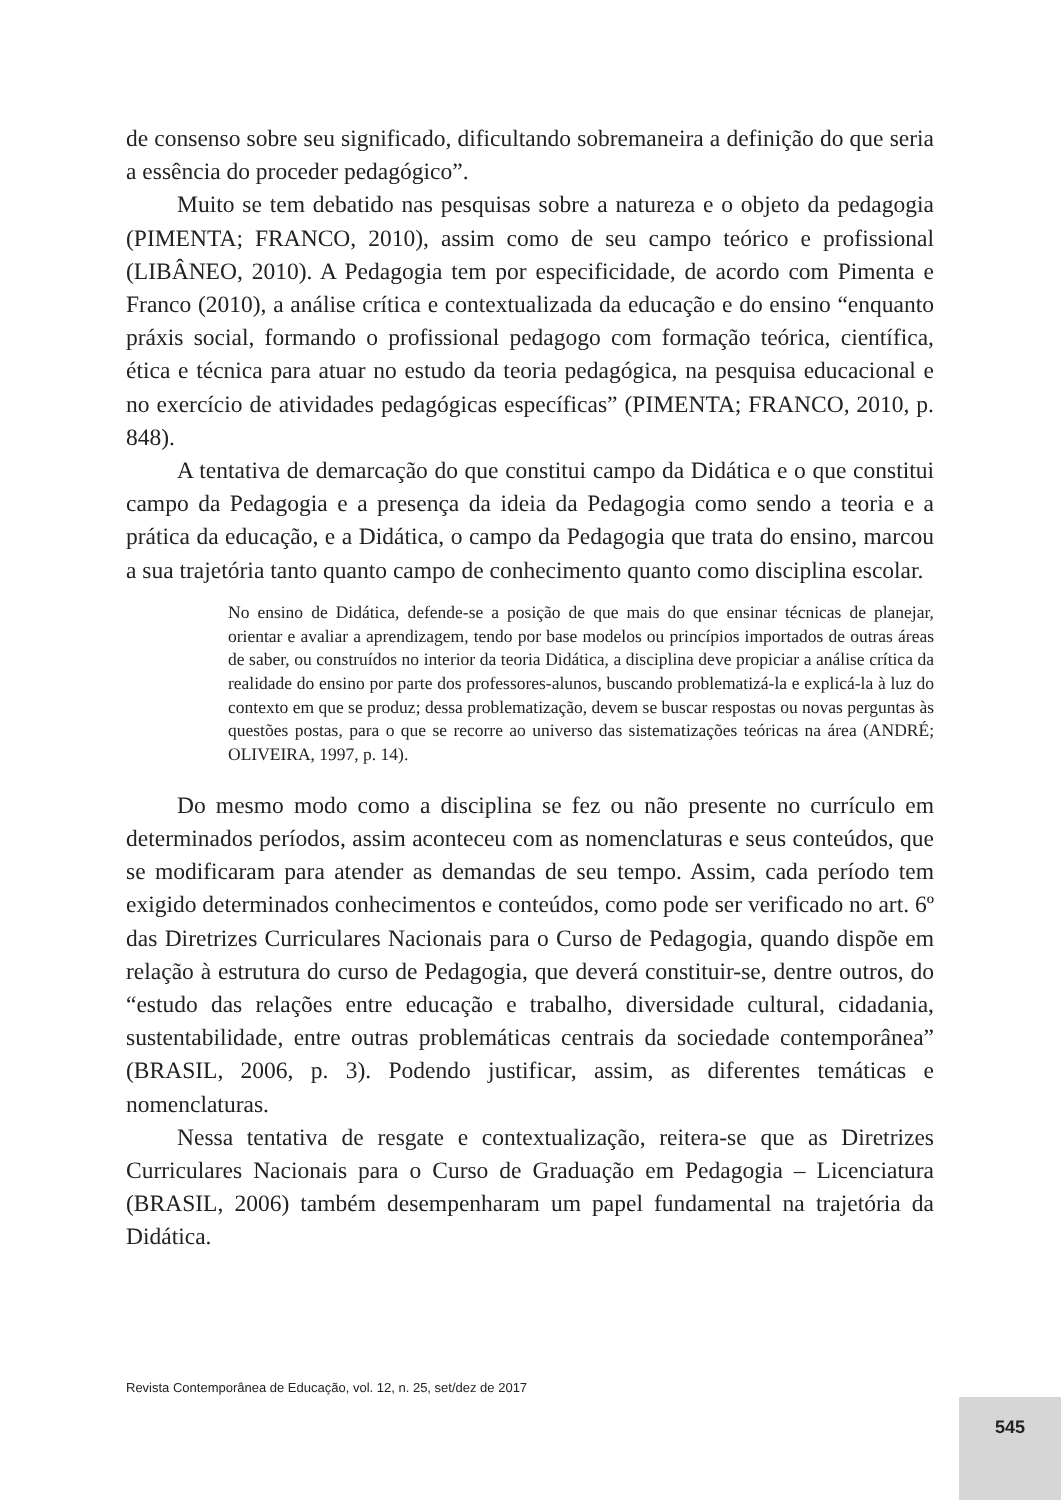de consenso sobre seu significado, dificultando sobremaneira a definição do que seria a essência do proceder pedagógico”.
Muito se tem debatido nas pesquisas sobre a natureza e o objeto da pedagogia (PIMENTA; FRANCO, 2010), assim como de seu campo teórico e profissional (LIBÂNEO, 2010). A Pedagogia tem por especificidade, de acordo com Pimenta e Franco (2010), a análise crítica e contextualizada da educação e do ensino “enquanto práxis social, formando o profissional pedagogo com formação teórica, científica, ética e técnica para atuar no estudo da teoria pedagógica, na pesquisa educacional e no exercício de atividades pedagógicas específicas” (PIMENTA; FRANCO, 2010, p. 848).
A tentativa de demarcação do que constitui campo da Didática e o que constitui campo da Pedagogia e a presença da ideia da Pedagogia como sendo a teoria e a prática da educação, e a Didática, o campo da Pedagogia que trata do ensino, marcou a sua trajetória tanto quanto campo de conhecimento quanto como disciplina escolar.
No ensino de Didática, defende-se a posição de que mais do que ensinar técnicas de planejar, orientar e avaliar a aprendizagem, tendo por base modelos ou princípios importados de outras áreas de saber, ou construídos no interior da teoria Didática, a disciplina deve propiciar a análise crítica da realidade do ensino por parte dos professores-alunos, buscando problematizá-la e explicá-la à luz do contexto em que se produz; dessa problematização, devem se buscar respostas ou novas perguntas às questões postas, para o que se recorre ao universo das sistematizações teóricas na área (ANDRÉ; OLIVEIRA, 1997, p. 14).
Do mesmo modo como a disciplina se fez ou não presente no currículo em determinados períodos, assim aconteceu com as nomenclaturas e seus conteúdos, que se modificaram para atender as demandas de seu tempo. Assim, cada período tem exigido determinados conhecimentos e conteúdos, como pode ser verificado no art. 6º das Diretrizes Curriculares Nacionais para o Curso de Pedagogia, quando dispõe em relação à estrutura do curso de Pedagogia, que deverá constituir-se, dentre outros, do “estudo das relações entre educação e trabalho, diversidade cultural, cidadania, sustentabilidade, entre outras problemáticas centrais da sociedade contemporânea” (BRASIL, 2006, p. 3). Podendo justificar, assim, as diferentes temáticas e nomenclaturas.
Nessa tentativa de resgate e contextualização, reitera-se que as Diretrizes Curriculares Nacionais para o Curso de Graduação em Pedagogia – Licenciatura (BRASIL, 2006) também desempenharam um papel fundamental na trajetória da Didática.
Revista Contemporânea de Educação, vol. 12, n. 25, set/dez de 2017
545